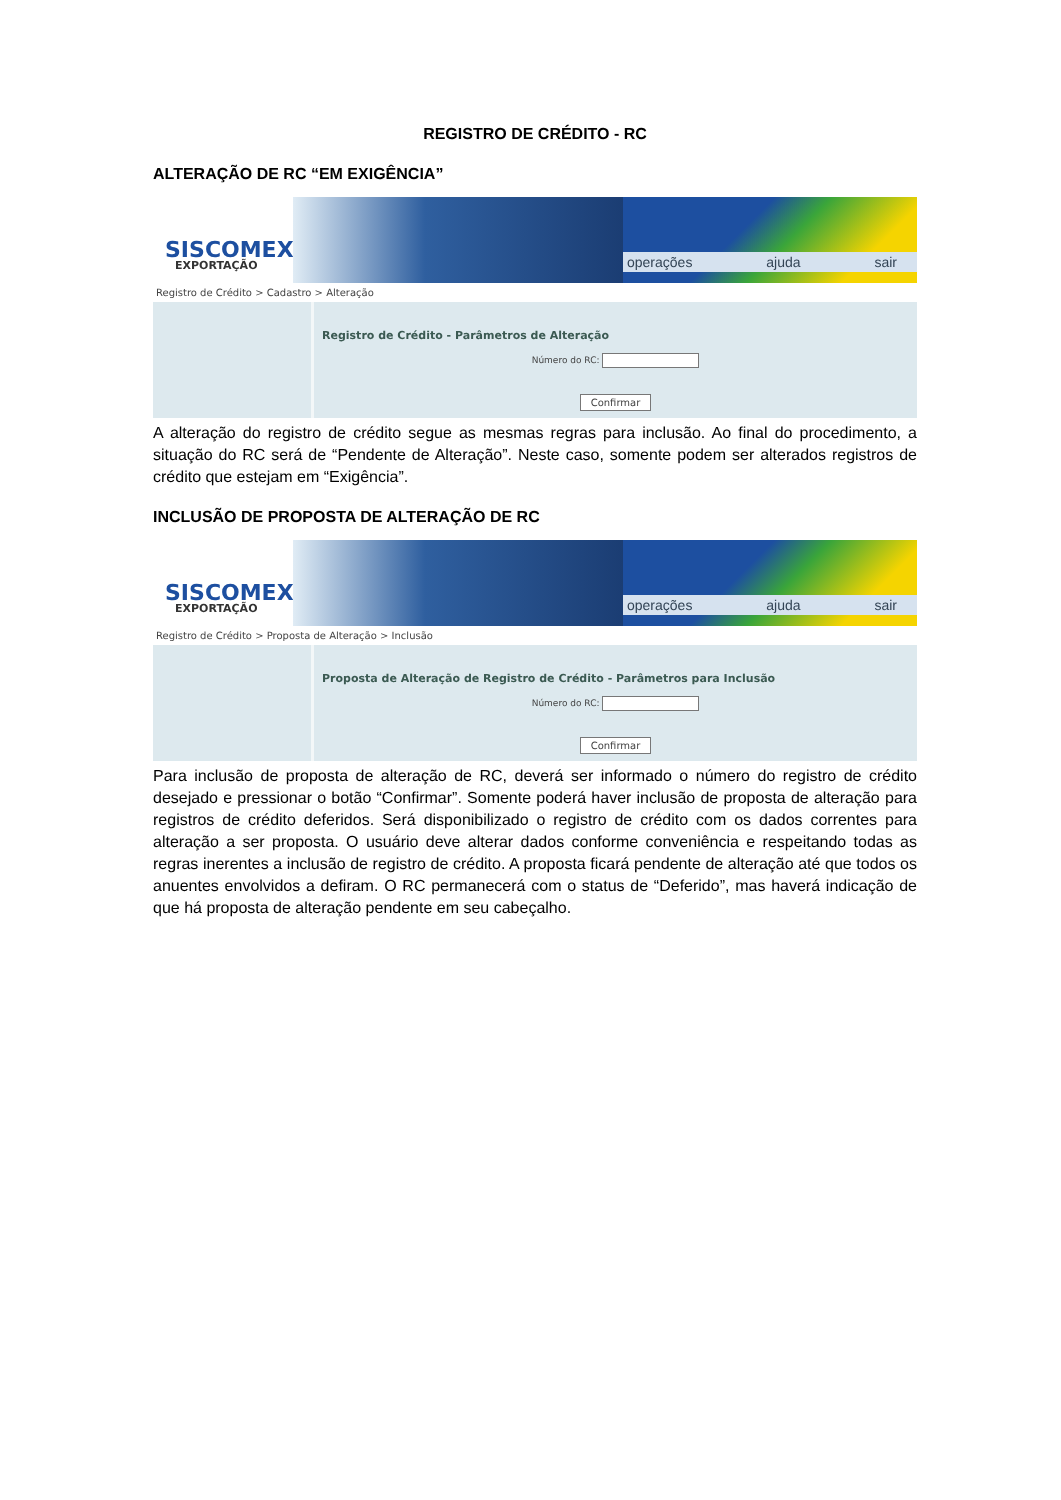REGISTRO DE CRÉDITO - RC
ALTERAÇÃO DE RC “EM EXIGÊNCIA”
SISCOMEX
EXPORTAÇÃO
operações ajuda sair
Registro de Crédito > Cadastro > Alteração
Registro de Crédito - Parâmetros de Alteração
Número do RC:
Confirmar
A alteração do registro de crédito segue as mesmas regras para inclusão. Ao final do procedimento, a situação do RC será de “Pendente de Alteração”. Neste caso, somente podem ser alterados registros de crédito que estejam em “Exigência”.
INCLUSÃO DE PROPOSTA DE ALTERAÇÃO DE RC
SISCOMEX
EXPORTAÇÃO
operações ajuda sair
Registro de Crédito > Proposta de Alteração > Inclusão
Proposta de Alteração de Registro de Crédito - Parâmetros para Inclusão
Número do RC:
Confirmar
Para inclusão de proposta de alteração de RC, deverá ser informado o número do registro de crédito desejado e pressionar o botão “Confirmar”. Somente poderá haver inclusão de proposta de alteração para registros de crédito deferidos. Será disponibilizado o registro de crédito com os dados correntes para alteração a ser proposta. O usuário deve alterar dados conforme conveniência e respeitando todas as regras inerentes a inclusão de registro de crédito. A proposta ficará pendente de alteração até que todos os anuentes envolvidos a defiram. O RC permanecerá com o status de “Deferido”, mas haverá indicação de que há proposta de alteração pendente em seu cabeçalho.